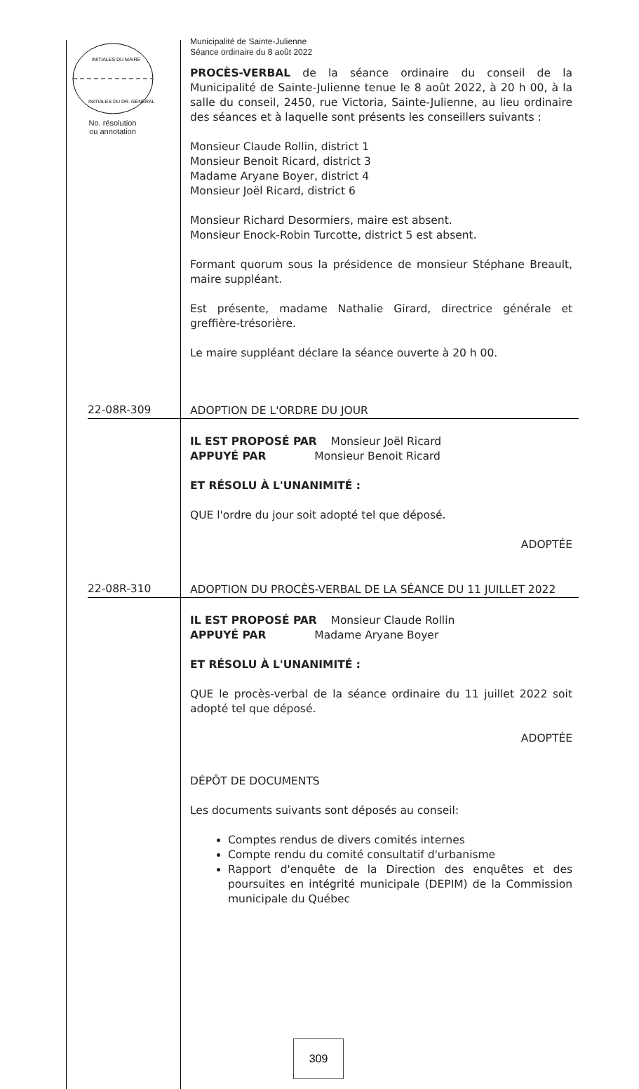INITIALES DU MAIRE
INITIALES DU DR. GÉNÉRAL
No. résolution
ou annotation
Municipalité de Sainte-Julienne
Séance ordinaire du 8 août 2022
PROCÈS-VERBAL de la séance ordinaire du conseil de la Municipalité de Sainte-Julienne tenue le 8 août 2022, à 20 h 00, à la salle du conseil, 2450, rue Victoria, Sainte-Julienne, au lieu ordinaire des séances et à laquelle sont présents les conseillers suivants :
Monsieur Claude Rollin, district 1
Monsieur Benoit Ricard, district 3
Madame Aryane Boyer, district 4
Monsieur Joël Ricard, district 6
Monsieur Richard Desormiers, maire est absent.
Monsieur Enock-Robin Turcotte, district 5 est absent.
Formant quorum sous la présidence de monsieur Stéphane Breault, maire suppléant.
Est présente, madame Nathalie Girard, directrice générale et greffière-trésorière.
Le maire suppléant déclare la séance ouverte à 20 h 00.
22-08R-309
ADOPTION DE L'ORDRE DU JOUR
IL EST PROPOSÉ PAR Monsieur Joël Ricard
APPUYÉ PAR Monsieur Benoit Ricard
ET RÉSOLU À L'UNANIMITÉ :
QUE l'ordre du jour soit adopté tel que déposé.
ADOPTÉE
22-08R-310
ADOPTION DU PROCÈS-VERBAL DE LA SÉANCE DU 11 JUILLET 2022
IL EST PROPOSÉ PAR Monsieur Claude Rollin
APPUYÉ PAR Madame Aryane Boyer
ET RÉSOLU À L'UNANIMITÉ :
QUE le procès-verbal de la séance ordinaire du 11 juillet 2022 soit adopté tel que déposé.
ADOPTÉE
DÉPÔT DE DOCUMENTS
Les documents suivants sont déposés au conseil:
Comptes rendus de divers comités internes
Compte rendu du comité consultatif d'urbanisme
Rapport d'enquête de la Direction des enquêtes et des poursuites en intégrité municipale (DEPIM) de la Commission municipale du Québec
309